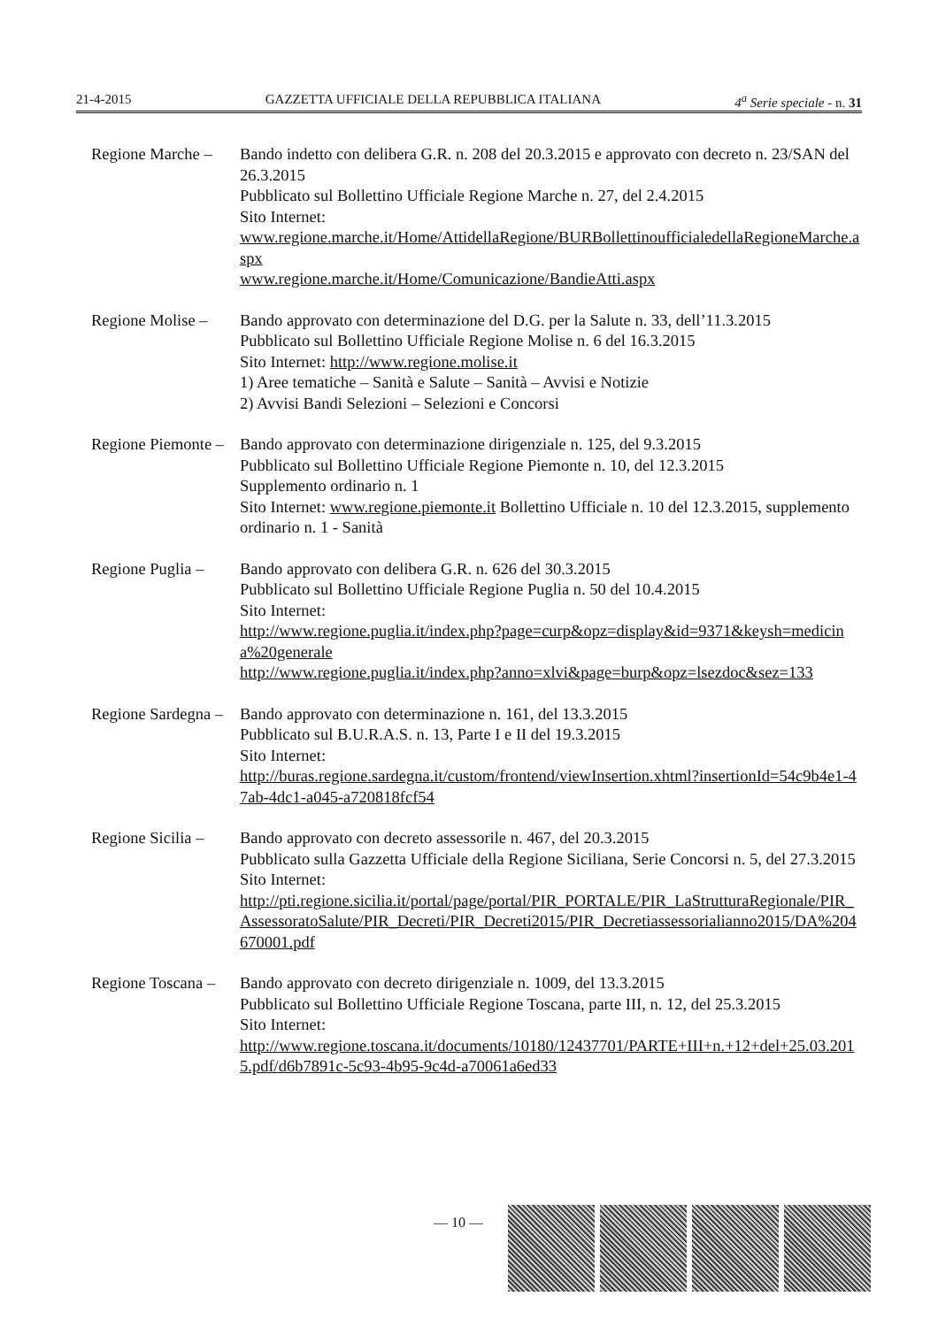21-4-2015 GAZZETTA UFFICIALE DELLA REPUBBLICA ITALIANA 4<sup>a</sup> Serie speciale - n. 31
Regione Marche –
Bando indetto con delibera G.R. n. 208 del 20.3.2015 e approvato con decreto n. 23/SAN del 26.3.2015
Pubblicato sul Bollettino Ufficiale Regione Marche n. 27, del 2.4.2015
Sito Internet:
www.regione.marche.it/Home/AttidellaRegione/BURBollettinoufficialedellaRegioneMarche.aspx
www.regione.marche.it/Home/Comunicazione/BandieAtti.aspx
Regione Molise –
Bando approvato con determinazione del D.G. per la Salute n. 33, dell’11.3.2015
Pubblicato sul Bollettino Ufficiale Regione Molise n. 6 del 16.3.2015
Sito Internet: http://www.regione.molise.it
1) Aree tematiche – Sanità e Salute – Sanità – Avvisi e Notizie
2) Avvisi Bandi Selezioni – Selezioni e Concorsi
Regione Piemonte –
Bando approvato con determinazione dirigenziale n. 125, del 9.3.2015
Pubblicato sul Bollettino Ufficiale Regione Piemonte n. 10, del 12.3.2015
Supplemento ordinario n. 1
Sito Internet: www.regione.piemonte.it Bollettino Ufficiale n. 10 del 12.3.2015, supplemento ordinario n. 1 - Sanità
Regione Puglia –
Bando approvato con delibera G.R. n. 626 del 30.3.2015
Pubblicato sul Bollettino Ufficiale Regione Puglia n. 50 del 10.4.2015
Sito Internet:
http://www.regione.puglia.it/index.php?page=curp&opz=display&id=9371&keysh=medicina%20generale
http://www.regione.puglia.it/index.php?anno=xlvi&page=burp&opz=lsezdoc&sez=133
Regione Sardegna –
Bando approvato con determinazione n. 161, del 13.3.2015
Pubblicato sul B.U.R.A.S. n. 13, Parte I e II del 19.3.2015
Sito Internet:
http://buras.regione.sardegna.it/custom/frontend/viewInsertion.xhtml?insertionId=54c9b4e1-47ab-4dc1-a045-a720818fcf54
Regione Sicilia –
Bando approvato con decreto assessorile n. 467, del 20.3.2015
Pubblicato sulla Gazzetta Ufficiale della Regione Siciliana, Serie Concorsi n. 5, del 27.3.2015
Sito Internet:
http://pti.regione.sicilia.it/portal/page/portal/PIR_PORTALE/PIR_LaStrutturaRegionale/PIR_AssessoratoSalute/PIR_Decreti/PIR_Decreti2015/PIR_Decretiassessorialianno2015/DA%204670001.pdf
Regione Toscana –
Bando approvato con decreto dirigenziale n. 1009, del 13.3.2015
Pubblicato sul Bollettino Ufficiale Regione Toscana, parte III, n. 12, del 25.3.2015
Sito Internet:
http://www.regione.toscana.it/documents/10180/12437701/PARTE+III+n.+12+del+25.03.2015.pdf/d6b7891c-5c93-4b95-9c4d-a70061a6ed33
— 10 —